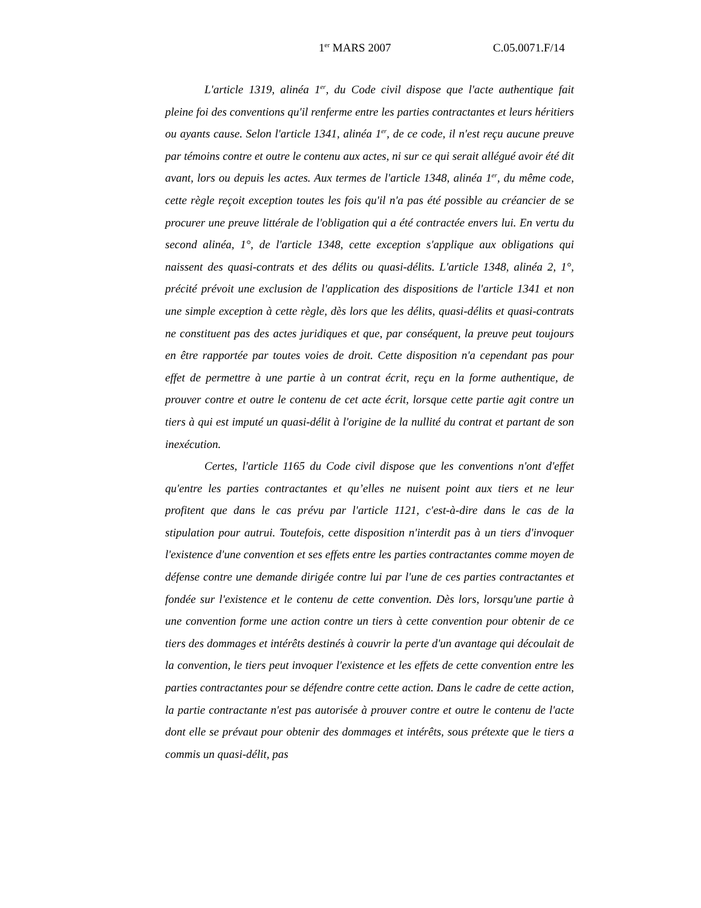1<sup>er</sup> MARS 2007 C.05.0071.F/14
L'article 1319, alinéa 1<sup>er</sup>, du Code civil dispose que l'acte authentique fait pleine foi des conventions qu'il renferme entre les parties contractantes et leurs héritiers ou ayants cause. Selon l'article 1341, alinéa 1<sup>er</sup>, de ce code, il n'est reçu aucune preuve par témoins contre et outre le contenu aux actes, ni sur ce qui serait allégué avoir été dit avant, lors ou depuis les actes. Aux termes de l'article 1348, alinéa 1<sup>er</sup>, du même code, cette règle reçoit exception toutes les fois qu'il n'a pas été possible au créancier de se procurer une preuve littérale de l'obligation qui a été contractée envers lui. En vertu du second alinéa, 1°, de l'article 1348, cette exception s'applique aux obligations qui naissent des quasi-contrats et des délits ou quasi-délits. L'article 1348, alinéa 2, 1°, précité prévoit une exclusion de l'application des dispositions de l'article 1341 et non une simple exception à cette règle, dès lors que les délits, quasi-délits et quasi-contrats ne constituent pas des actes juridiques et que, par conséquent, la preuve peut toujours en être rapportée par toutes voies de droit. Cette disposition n'a cependant pas pour effet de permettre à une partie à un contrat écrit, reçu en la forme authentique, de prouver contre et outre le contenu de cet acte écrit, lorsque cette partie agit contre un tiers à qui est imputé un quasi-délit à l'origine de la nullité du contrat et partant de son inexécution.
Certes, l'article 1165 du Code civil dispose que les conventions n'ont d'effet qu'entre les parties contractantes et qu’elles ne nuisent point aux tiers et ne leur profitent que dans le cas prévu par l'article 1121, c'est-à-dire dans le cas de la stipulation pour autrui. Toutefois, cette disposition n'interdit pas à un tiers d'invoquer l'existence d'une convention et ses effets entre les parties contractantes comme moyen de défense contre une demande dirigée contre lui par l'une de ces parties contractantes et fondée sur l'existence et le contenu de cette convention. Dès lors, lorsqu'une partie à une convention forme une action contre un tiers à cette convention pour obtenir de ce tiers des dommages et intérêts destinés à couvrir la perte d'un avantage qui découlait de la convention, le tiers peut invoquer l'existence et les effets de cette convention entre les parties contractantes pour se défendre contre cette action. Dans le cadre de cette action, la partie contractante n'est pas autorisée à prouver contre et outre le contenu de l'acte dont elle se prévaut pour obtenir des dommages et intérêts, sous prétexte que le tiers a commis un quasi-délit, pas